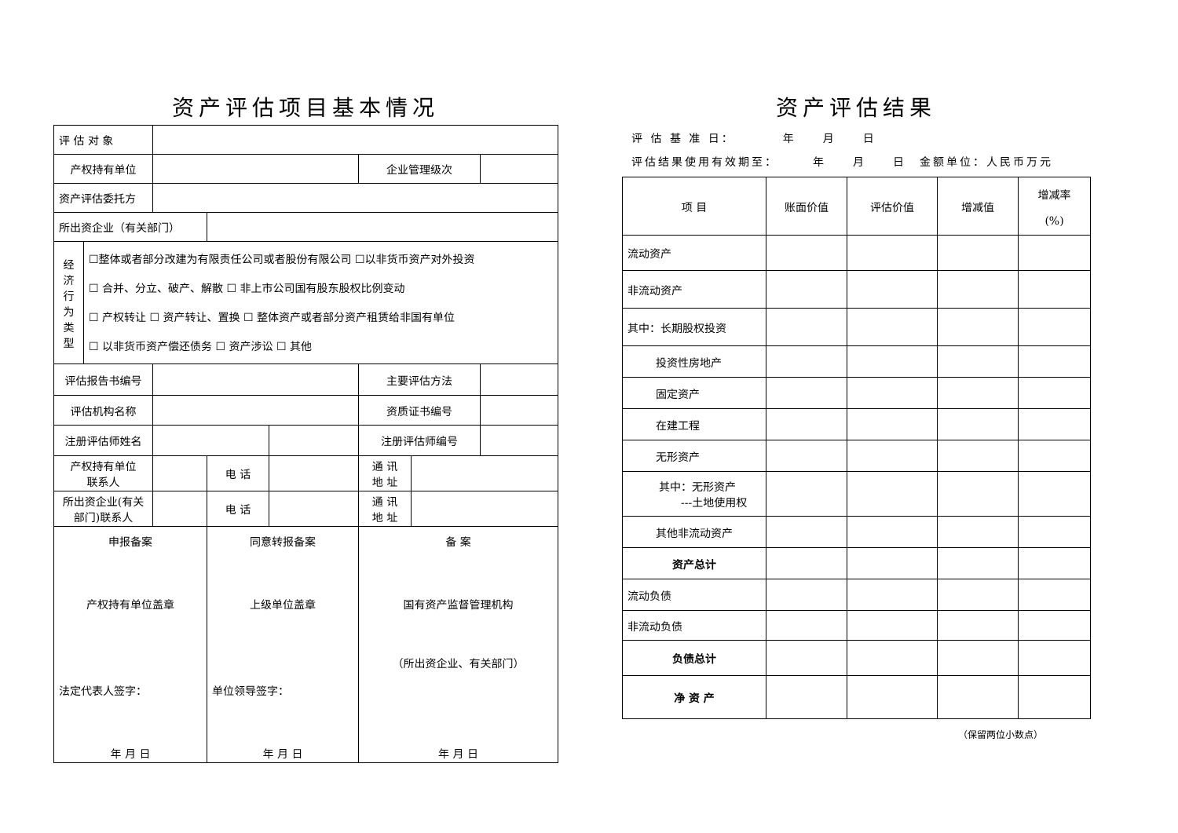资产评估项目基本情况
| 评 估 对 象 | | | | | | | |
| 产权持有单位 | | | | | 企业管理级次 | | |
| 资产评估委托方 | | | | | | | |
| 所出资企业（有关部门） | | | | | | | |
| 经 济 行 为 类 型 | ☐整体或者部分改建为有限责任公司或者股份有限公司 ☐以非货币资产对外投资 ☐ 合并、分立、破产、解散 ☐ 非上市公司国有股东股权比例变动 ☐ 产权转让 ☐ 资产转让、置换 ☐ 整体资产或者部分资产租赁给非国有单位 ☐ 以非货币资产偿还债务 ☐ 资产涉讼 ☐ 其他 | | | | | | |
| 评估报告书编号 | | | | | 主要评估方法 | | |
| 评估机构名称 | | | | | 资质证书编号 | | |
| 注册评估师姓名 | | | | | 注册评估师编号 | | |
| 产权持有单位 联系人 | | | 电 话 | | 通 讯 地 址 | | |
| 所出资企业(有关部门)联系人 | | | 电 话 | | 通 讯 地 址 | | |
| 申报备案 产权持有单位盖章 法定代表人签字： 年 月 日 | | | 同意转报备案 上级单位盖章 单位领导签字： 年 月 日 | | 备 案 国有资产监督管理机构 （所出资企业、有关部门） 年 月 日 | | |
资产评估结果
评 估 基 准 日：　　　　年　　月　　日
评估结果使用有效期至：　　　年　　月　　日　金额单位：人民币万元
| 项 目 | 账面价值 | 评估价值 | 增减值 | 增减率 (%) |
| --- | --- | --- | --- | --- |
| 流动资产 | | | | |
| 非流动资产 | | | | |
| 其中：长期股权投资 | | | | |
| 投资性房地产 | | | | |
| 固定资产 | | | | |
| 在建工程 | | | | |
| 无形资产 | | | | |
| 其中：无形资产 ---土地使用权 | | | | |
| 其他非流动资产 | | | | |
| 资产总计 | | | | |
| 流动负债 | | | | |
| 非流动负债 | | | | |
| 负债总计 | | | | |
| 净 资 产 | | | | |
（保留两位小数点）